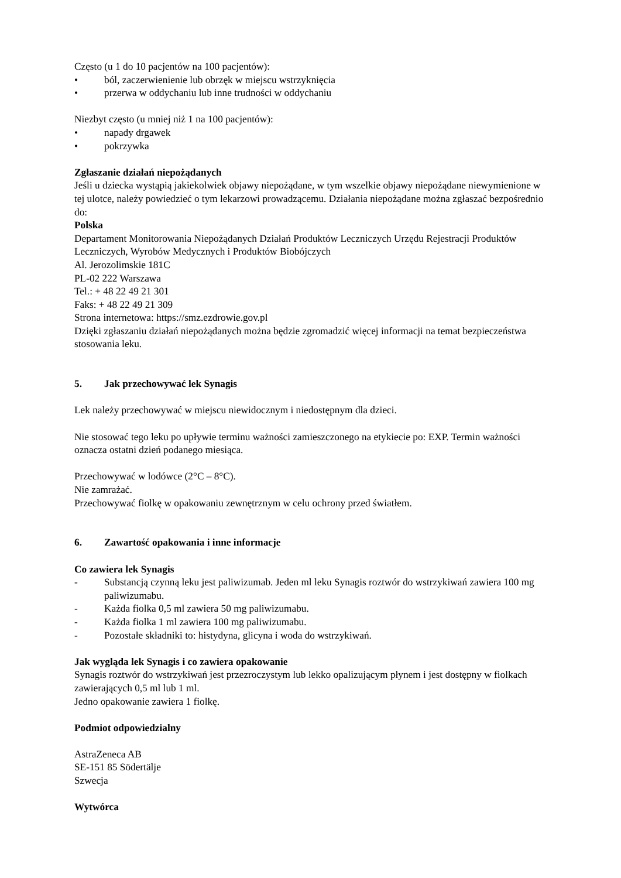Często (u 1 do 10 pacjentów na 100 pacjentów):
• ból, zaczerwienienie lub obrzęk w miejscu wstrzyknięcia
• przerwa w oddychaniu lub inne trudności w oddychaniu
Niezbyt często (u mniej niż 1 na 100 pacjentów):
• napady drgawek
• pokrzywka
Zgłaszanie działań niepożądanych
Jeśli u dziecka wystąpią jakiekolwiek objawy niepożądane, w tym wszelkie objawy niepożądane niewymienione w tej ulotce, należy powiedzieć o tym lekarzowi prowadzącemu. Działania niepożądane można zgłaszać bezpośrednio do:
Polska
Departament Monitorowania Niepożądanych Działań Produktów Leczniczych Urzędu Rejestracji Produktów Leczniczych, Wyrobów Medycznych i Produktów Biobójczych
Al. Jerozolimskie 181C
PL-02 222 Warszawa
Tel.: + 48 22 49 21 301
Faks: + 48 22 49 21 309
Strona internetowa: https://smz.ezdrowie.gov.pl
Dzięki zgłaszaniu działań niepożądanych można będzie zgromadzić więcej informacji na temat bezpieczeństwa stosowania leku.
5. Jak przechowywać lek Synagis
Lek należy przechowywać w miejscu niewidocznym i niedostępnym dla dzieci.
Nie stosować tego leku po upływie terminu ważności zamieszczonego na etykiecie po: EXP. Termin ważności oznacza ostatni dzień podanego miesiąca.
Przechowywać w lodówce (2°C – 8°C).
Nie zamrażać.
Przechowywać fiolkę w opakowaniu zewnętrznym w celu ochrony przed światłem.
6. Zawartość opakowania i inne informacje
Co zawiera lek Synagis
- Substancją czynną leku jest paliwizumab. Jeden ml leku Synagis roztwór do wstrzykiwań zawiera 100 mg paliwizumabu.
- Każda fiolka 0,5 ml zawiera 50 mg paliwizumabu.
- Każda fiolka 1 ml zawiera 100 mg paliwizumabu.
- Pozostałe składniki to: histydyna, glicyna i woda do wstrzykiwań.
Jak wygląda lek Synagis i co zawiera opakowanie
Synagis roztwór do wstrzykiwań jest przezroczystym lub lekko opalizującym płynem i jest dostępny w fiolkach zawierających 0,5 ml lub 1 ml.
Jedno opakowanie zawiera 1 fiolkę.
Podmiot odpowiedzialny
AstraZeneca AB
SE-151 85 Södertälje
Szwecja
Wytwórca